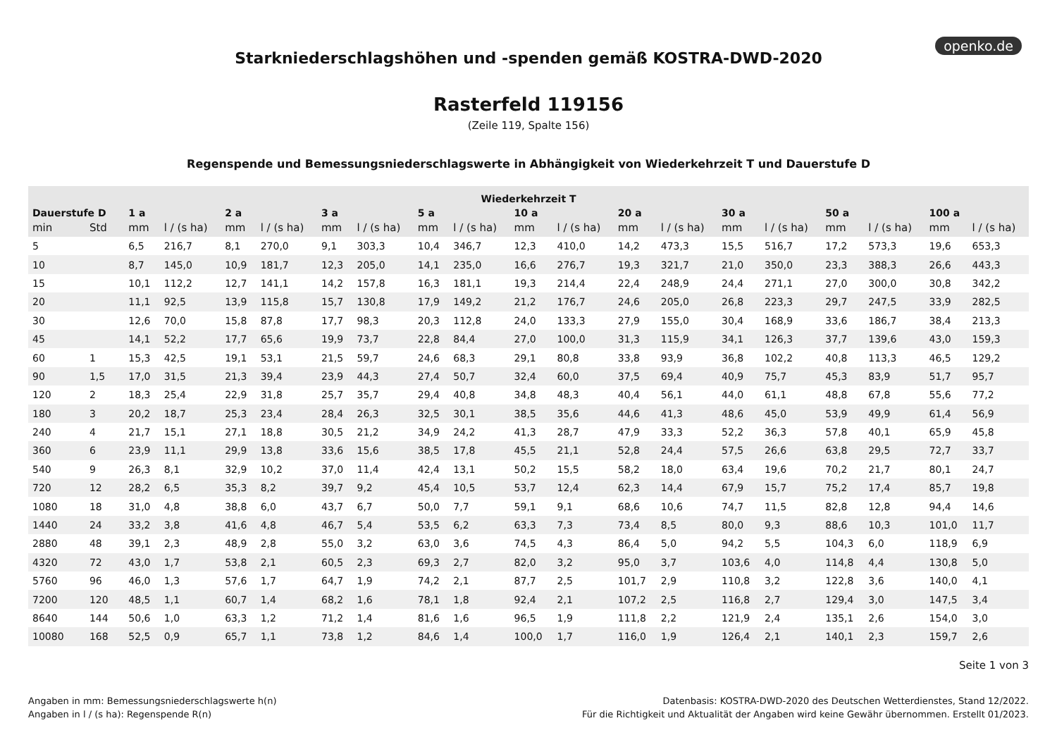openko.de
Starkniederschlagshöhen und -spenden gemäß KOSTRA-DWD-2020
Rasterfeld 119156
(Zeile 119, Spalte 156)
Regenspende und Bemessungsniederschlagswerte in Abhängigkeit von Wiederkehrzeit T und Dauerstufe D
| Wiederkehrzeit T | | | | | | | | | | | | | | | | | | | |
| --- | --- | --- | --- | --- | --- | --- | --- | --- | --- | --- | --- | --- | --- | --- | --- | --- | --- | --- | --- |
| Dauerstufe D | | 1 a | | 2 a | | 3 a | | 5 a | | 10 a | | 20 a | | 30 a | | 50 a | | 100 a | |
| min | Std | mm | l / (s ha) | mm | l / (s ha) | mm | l / (s ha) | mm | l / (s ha) | mm | l / (s ha) | mm | l / (s ha) | mm | l / (s ha) | mm | l / (s ha) | mm | l / (s ha) |
| 5 | | 6,5 | 216,7 | 8,1 | 270,0 | 9,1 | 303,3 | 10,4 | 346,7 | 12,3 | 410,0 | 14,2 | 473,3 | 15,5 | 516,7 | 17,2 | 573,3 | 19,6 | 653,3 |
| 10 | | 8,7 | 145,0 | 10,9 | 181,7 | 12,3 | 205,0 | 14,1 | 235,0 | 16,6 | 276,7 | 19,3 | 321,7 | 21,0 | 350,0 | 23,3 | 388,3 | 26,6 | 443,3 |
| 15 | | 10,1 | 112,2 | 12,7 | 141,1 | 14,2 | 157,8 | 16,3 | 181,1 | 19,3 | 214,4 | 22,4 | 248,9 | 24,4 | 271,1 | 27,0 | 300,0 | 30,8 | 342,2 |
| 20 | | 11,1 | 92,5 | 13,9 | 115,8 | 15,7 | 130,8 | 17,9 | 149,2 | 21,2 | 176,7 | 24,6 | 205,0 | 26,8 | 223,3 | 29,7 | 247,5 | 33,9 | 282,5 |
| 30 | | 12,6 | 70,0 | 15,8 | 87,8 | 17,7 | 98,3 | 20,3 | 112,8 | 24,0 | 133,3 | 27,9 | 155,0 | 30,4 | 168,9 | 33,6 | 186,7 | 38,4 | 213,3 |
| 45 | | 14,1 | 52,2 | 17,7 | 65,6 | 19,9 | 73,7 | 22,8 | 84,4 | 27,0 | 100,0 | 31,3 | 115,9 | 34,1 | 126,3 | 37,7 | 139,6 | 43,0 | 159,3 |
| 60 | 1 | 15,3 | 42,5 | 19,1 | 53,1 | 21,5 | 59,7 | 24,6 | 68,3 | 29,1 | 80,8 | 33,8 | 93,9 | 36,8 | 102,2 | 40,8 | 113,3 | 46,5 | 129,2 |
| 90 | 1,5 | 17,0 | 31,5 | 21,3 | 39,4 | 23,9 | 44,3 | 27,4 | 50,7 | 32,4 | 60,0 | 37,5 | 69,4 | 40,9 | 75,7 | 45,3 | 83,9 | 51,7 | 95,7 |
| 120 | 2 | 18,3 | 25,4 | 22,9 | 31,8 | 25,7 | 35,7 | 29,4 | 40,8 | 34,8 | 48,3 | 40,4 | 56,1 | 44,0 | 61,1 | 48,8 | 67,8 | 55,6 | 77,2 |
| 180 | 3 | 20,2 | 18,7 | 25,3 | 23,4 | 28,4 | 26,3 | 32,5 | 30,1 | 38,5 | 35,6 | 44,6 | 41,3 | 48,6 | 45,0 | 53,9 | 49,9 | 61,4 | 56,9 |
| 240 | 4 | 21,7 | 15,1 | 27,1 | 18,8 | 30,5 | 21,2 | 34,9 | 24,2 | 41,3 | 28,7 | 47,9 | 33,3 | 52,2 | 36,3 | 57,8 | 40,1 | 65,9 | 45,8 |
| 360 | 6 | 23,9 | 11,1 | 29,9 | 13,8 | 33,6 | 15,6 | 38,5 | 17,8 | 45,5 | 21,1 | 52,8 | 24,4 | 57,5 | 26,6 | 63,8 | 29,5 | 72,7 | 33,7 |
| 540 | 9 | 26,3 | 8,1 | 32,9 | 10,2 | 37,0 | 11,4 | 42,4 | 13,1 | 50,2 | 15,5 | 58,2 | 18,0 | 63,4 | 19,6 | 70,2 | 21,7 | 80,1 | 24,7 |
| 720 | 12 | 28,2 | 6,5 | 35,3 | 8,2 | 39,7 | 9,2 | 45,4 | 10,5 | 53,7 | 12,4 | 62,3 | 14,4 | 67,9 | 15,7 | 75,2 | 17,4 | 85,7 | 19,8 |
| 1080 | 18 | 31,0 | 4,8 | 38,8 | 6,0 | 43,7 | 6,7 | 50,0 | 7,7 | 59,1 | 9,1 | 68,6 | 10,6 | 74,7 | 11,5 | 82,8 | 12,8 | 94,4 | 14,6 |
| 1440 | 24 | 33,2 | 3,8 | 41,6 | 4,8 | 46,7 | 5,4 | 53,5 | 6,2 | 63,3 | 7,3 | 73,4 | 8,5 | 80,0 | 9,3 | 88,6 | 10,3 | 101,0 | 11,7 |
| 2880 | 48 | 39,1 | 2,3 | 48,9 | 2,8 | 55,0 | 3,2 | 63,0 | 3,6 | 74,5 | 4,3 | 86,4 | 5,0 | 94,2 | 5,5 | 104,3 | 6,0 | 118,9 | 6,9 |
| 4320 | 72 | 43,0 | 1,7 | 53,8 | 2,1 | 60,5 | 2,3 | 69,3 | 2,7 | 82,0 | 3,2 | 95,0 | 3,7 | 103,6 | 4,0 | 114,8 | 4,4 | 130,8 | 5,0 |
| 5760 | 96 | 46,0 | 1,3 | 57,6 | 1,7 | 64,7 | 1,9 | 74,2 | 2,1 | 87,7 | 2,5 | 101,7 | 2,9 | 110,8 | 3,2 | 122,8 | 3,6 | 140,0 | 4,1 |
| 7200 | 120 | 48,5 | 1,1 | 60,7 | 1,4 | 68,2 | 1,6 | 78,1 | 1,8 | 92,4 | 2,1 | 107,2 | 2,5 | 116,8 | 2,7 | 129,4 | 3,0 | 147,5 | 3,4 |
| 8640 | 144 | 50,6 | 1,0 | 63,3 | 1,2 | 71,2 | 1,4 | 81,6 | 1,6 | 96,5 | 1,9 | 111,8 | 2,2 | 121,9 | 2,4 | 135,1 | 2,6 | 154,0 | 3,0 |
| 10080 | 168 | 52,5 | 0,9 | 65,7 | 1,1 | 73,8 | 1,2 | 84,6 | 1,4 | 100,0 | 1,7 | 116,0 | 1,9 | 126,4 | 2,1 | 140,1 | 2,3 | 159,7 | 2,6 |
Seite 1 von 3
Angaben in mm: Bemessungsniederschlagswerte h(n)
Angaben in l / (s ha): Regenspende R(n)
Datenbasis: KOSTRA-DWD-2020 des Deutschen Wetterdienstes, Stand 12/2022.
Für die Richtigkeit und Aktualität der Angaben wird keine Gewähr übernommen. Erstellt 01/2023.